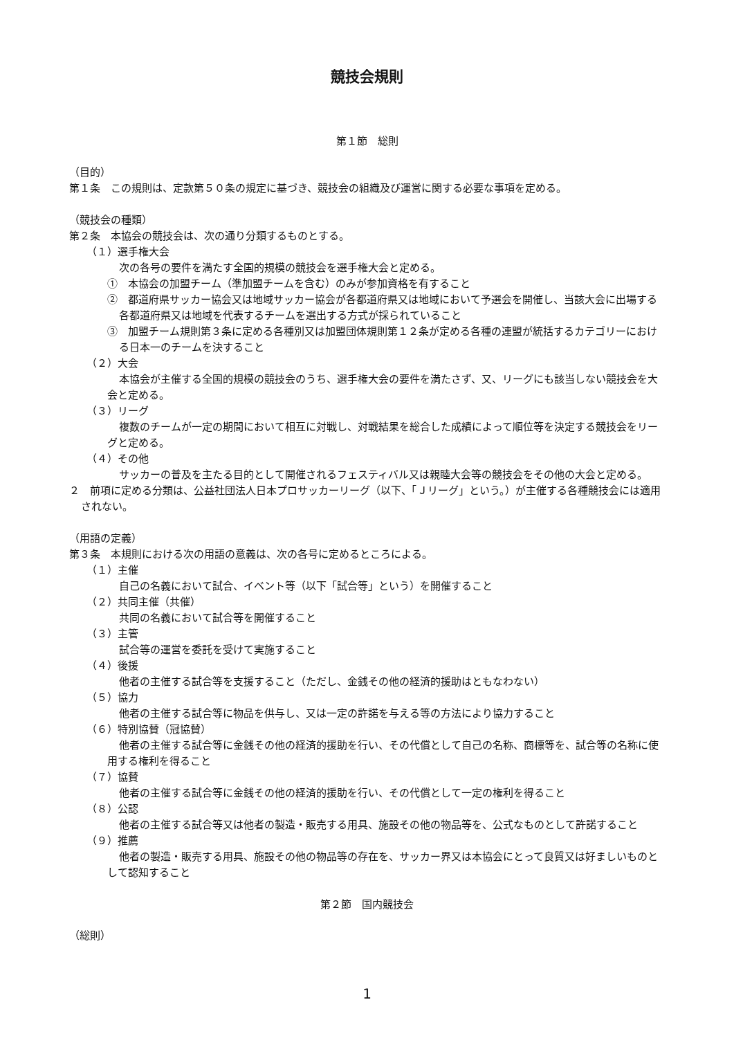競技会規則
第１節　総則
（目的）
第１条　この規則は、定款第５０条の規定に基づき、競技会の組織及び運営に関する必要な事項を定める。
（競技会の種類）
第２条　本協会の競技会は、次の通り分類するものとする。
（１）選手権大会
次の各号の要件を満たす全国的規模の競技会を選手権大会と定める。
①　本協会の加盟チーム（準加盟チームを含む）のみが参加資格を有すること
②　都道府県サッカー協会又は地域サッカー協会が各都道府県又は地域において予選会を開催し、当該大会に出場する各都道府県又は地域を代表するチームを選出する方式が採られていること
③　加盟チーム規則第３条に定める各種別又は加盟団体規則第１２条が定める各種の連盟が統括するカテゴリーにおける日本一のチームを決すること
（２）大会
本協会が主催する全国的規模の競技会のうち、選手権大会の要件を満たさず、又、リーグにも該当しない競技会を大会と定める。
（３）リーグ
複数のチームが一定の期間において相互に対戦し、対戦結果を総合した成績によって順位等を決定する競技会をリーグと定める。
（４）その他
サッカーの普及を主たる目的として開催されるフェスティバル又は親睦大会等の競技会をその他の大会と定める。
２　前項に定める分類は、公益社団法人日本プロサッカーリーグ（以下、「Ｊリーグ」という。）が主催する各種競技会には適用されない。
（用語の定義）
第３条　本規則における次の用語の意義は、次の各号に定めるところによる。
（１）主催
自己の名義において試合、イベント等（以下「試合等」という）を開催すること
（２）共同主催（共催）
共同の名義において試合等を開催すること
（３）主管
試合等の運営を委託を受けて実施すること
（４）後援
他者の主催する試合等を支援すること（ただし、金銭その他の経済的援助はともなわない）
（５）協力
他者の主催する試合等に物品を供与し、又は一定の許諾を与える等の方法により協力すること
（６）特別協賛（冠協賛）
他者の主催する試合等に金銭その他の経済的援助を行い、その代償として自己の名称、商標等を、試合等の名称に使用する権利を得ること
（７）協賛
他者の主催する試合等に金銭その他の経済的援助を行い、その代償として一定の権利を得ること
（８）公認
他者の主催する試合等又は他者の製造・販売する用具、施設その他の物品等を、公式なものとして許諾すること
（９）推薦
他者の製造・販売する用具、施設その他の物品等の存在を、サッカー界又は本協会にとって良質又は好ましいものとして認知すること
第２節　国内競技会
（総則）
1